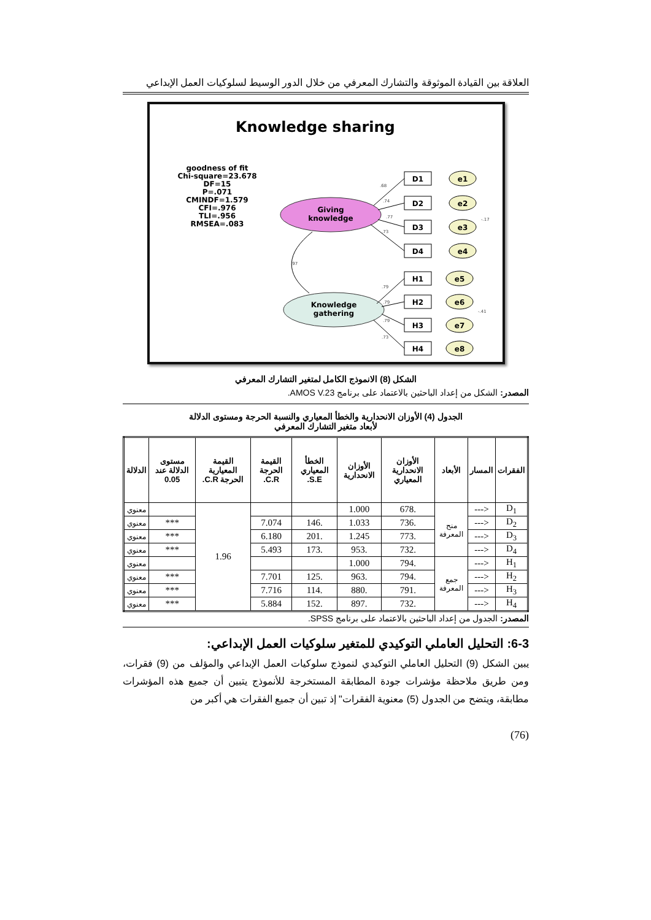العلاقة بين القيادة الموثوقة والتشارك المعرفي من خلال الدور الوسيط لسلوكيات العمل الإبداعي
Knowledge sharing
goodness of fit
Chi-square=23.678
DF=15
P=.071
CMINDF=1.579
CFI=.976
TLI=.956
RMSEA=.083
Giving
knowledge
Knowledge
gathering
D1
e1
D2
e2
D3
e3
D4
e4
H1
e5
H2
e6
H3
e7
H4
e8
.68
.74
.77
.73
.97
.79
.79
.79
.73
-.17
-.41
الشكل (8) الانموذج الكامل لمتغير التشارك المعرفي
المصدر: الشكل من إعداد الباحثين بالاعتماد على برنامج AMOS V.23.
الجدول (4) الأوزان الانحدارية والخطأ المعياري والنسبة الحرجة ومستوى الدلالة
لأبعاد متغير التشارك المعرفي
| الفقرات | المسار | الأبعاد | الأوزان الانحدارية المعياري | الأوزان الانحدارية | الخطأ المعياري S.E. | القيمة الحرجة C.R. | القيمة المعيارية الحرجة C.R. | مستوى الدلالة عند 0.05 | الدلالة |
| --- | --- | --- | --- | --- | --- | --- | --- | --- | --- |
| D<sub>1</sub> | <--- | منح المعرفة | .678 | 1.000 | | | 1.96 | | معنوي |
| D<sub>2</sub> | <--- | | .736 | 1.033 | .146 | 7.074 | | *** | معنوي |
| D<sub>3</sub> | <--- | | .773 | 1.245 | .201 | 6.180 | | *** | معنوي |
| D<sub>4</sub> | <--- | | .732 | .953 | .173 | 5.493 | | *** | معنوي |
| H<sub>1</sub> | <--- | جمع المعرفة | .794 | 1.000 | | | | | معنوي |
| H<sub>2</sub> | <--- | | .794 | .963 | .125 | 7.701 | | *** | معنوي |
| H<sub>3</sub> | <--- | | .791 | .880 | .114 | 7.716 | | *** | معنوي |
| H<sub>4</sub> | <--- | | .732 | .897 | .152 | 5.884 | | *** | معنوي |
المصدر: الجدول من إعداد الباحثين بالاعتماد على برنامج SPSS.
6-3: التحليل العاملي التوكيدي للمتغير سلوكيات العمل الإبداعي:
يبين الشكل (9) التحليل العاملي التوكيدي لنموذج سلوكيات العمل الإبداعي والمؤلف من (9) فقرات، ومن طريق ملاحظة مؤشرات جودة المطابقة المستخرجة للأنموذج يتبين أن جميع هذه المؤشرات مطابقة، ويتضح من الجدول (5) معنوية الفقرات" إذ تبين أن جميع الفقرات هي أكبر من
(76)